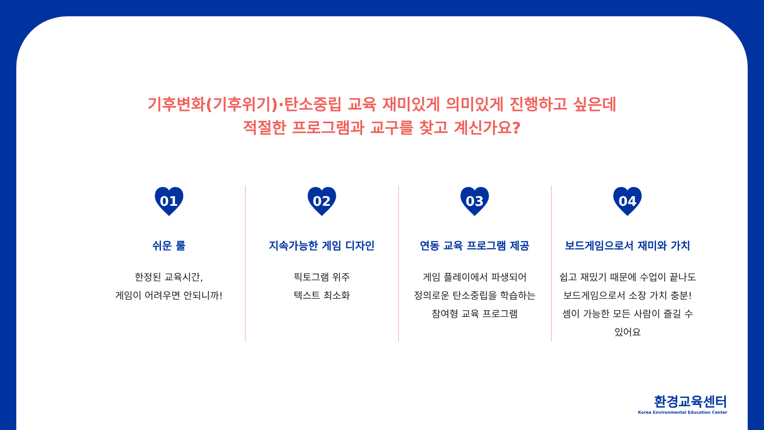기후변화(기후위기)·탄소중립 교육 재미있게 의미있게 진행하고 싶은데
적절한 프로그램과 교구를 찾고 계신가요?
01
쉬운 룰
한정된 교육시간,
게임이 어려우면 안되니까!
02
지속가능한 게임 디자인
픽토그램 위주
텍스트 최소화
03
연동 교육 프로그램 제공
게임 플레이에서 파생되어
정의로운 탄소중립을 학습하는
참여형 교육 프로그램
04
보드게임으로서 재미와 가치
쉽고 재밌기 때문에 수업이 끝나도
보드게임으로서 소장 가치 충분!
셈이 가능한 모든 사람이 즐길 수
있어요
환경교육센터
Korea Environmental Education Center